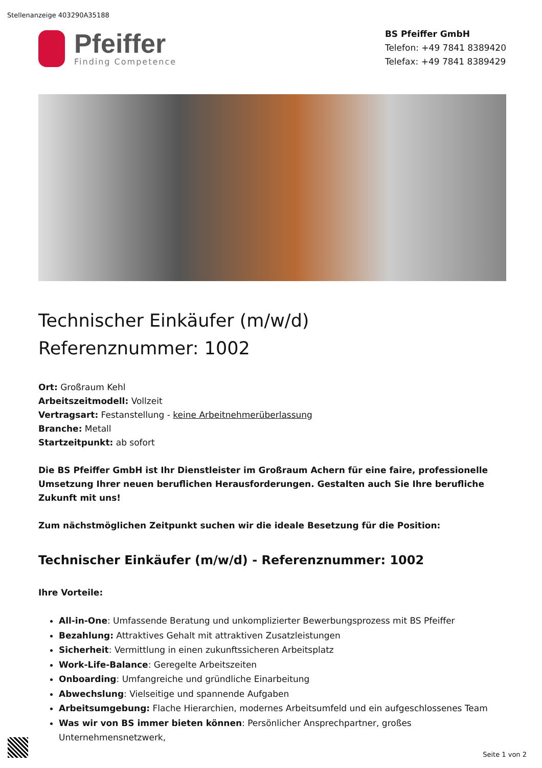Stellenanzeige 403290A35188
Pfeiffer
Finding Competence
BS Pfeiffer GmbH
Telefon: +49 7841 8389420
Telefax: +49 7841 8389429
Technischer Einkäufer (m/w/d)
Referenznummer: 1002
Ort: Großraum Kehl
Arbeitszeitmodell: Vollzeit
Vertragsart: Festanstellung - keine Arbeitnehmerüberlassung
Branche: Metall
Startzeitpunkt: ab sofort
Die BS Pfeiffer GmbH ist Ihr Dienstleister im Großraum Achern für eine faire, professionelle Umsetzung Ihrer neuen beruflichen Herausforderungen. Gestalten auch Sie Ihre berufliche Zukunft mit uns!
Zum nächstmöglichen Zeitpunkt suchen wir die ideale Besetzung für die Position:
Technischer Einkäufer (m/w/d) - Referenznummer: 1002
Ihre Vorteile:
All-in-One: Umfassende Beratung und unkomplizierter Bewerbungsprozess mit BS Pfeiffer
Bezahlung: Attraktives Gehalt mit attraktiven Zusatzleistungen
Sicherheit: Vermittlung in einen zukunftssicheren Arbeitsplatz
Work-Life-Balance: Geregelte Arbeitszeiten
Onboarding: Umfangreiche und gründliche Einarbeitung
Abwechslung: Vielseitige und spannende Aufgaben
Arbeitsumgebung: Flache Hierarchien, modernes Arbeitsumfeld und ein aufgeschlossenes Team
Was wir von BS immer bieten können: Persönlicher Ansprechpartner, großes Unternehmensnetzwerk,
Seite 1 von 2